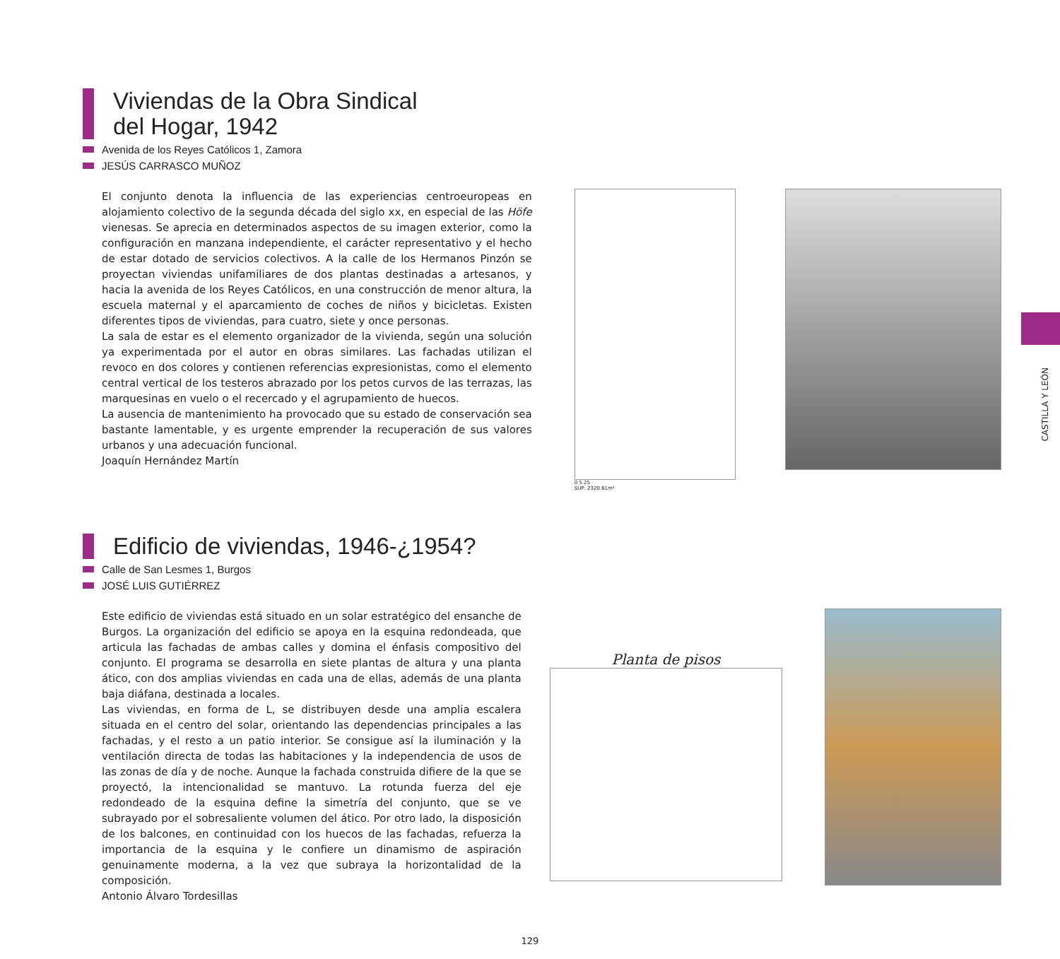Viviendas de la Obra Sindical
del Hogar, 1942
Avenida de los Reyes Católicos 1, Zamora
JESÚS CARRASCO MUÑOZ
El conjunto denota la influencia de las experiencias centroeuropeas en alojamiento colectivo de la segunda década del siglo xx, en especial de las Höfe vienesas. Se aprecia en determinados aspectos de su imagen exterior, como la configuración en manzana independiente, el carácter representativo y el hecho de estar dotado de servicios colectivos. A la calle de los Hermanos Pinzón se proyectan viviendas unifamiliares de dos plantas destinadas a artesanos, y hacia la avenida de los Reyes Católicos, en una construcción de menor altura, la escuela maternal y el aparcamiento de coches de niños y bicicletas. Existen diferentes tipos de viviendas, para cuatro, siete y once personas.
La sala de estar es el elemento organizador de la vivienda, según una solución ya experimentada por el autor en obras similares. Las fachadas utilizan el revoco en dos colores y contienen referencias expresionistas, como el elemento central vertical de los testeros abrazado por los petos curvos de las terrazas, las marquesinas en vuelo o el recercado y el agrupamiento de huecos.
La ausencia de mantenimiento ha provocado que su estado de conservación sea bastante lamentable, y es urgente emprender la recuperación de sus valores urbanos y una adecuación funcional.
Joaquín Hernández Martín
0 5 25
SUP: 2320.61m²
CASTILLA Y LEÓN
Edificio de viviendas, 1946-¿1954?
Calle de San Lesmes 1, Burgos
JOSÉ LUIS GUTIÉRREZ
Este edificio de viviendas está situado en un solar estratégico del ensanche de Burgos. La organización del edificio se apoya en la esquina redondeada, que articula las fachadas de ambas calles y domina el énfasis compositivo del conjunto. El programa se desarrolla en siete plantas de altura y una planta ático, con dos amplias viviendas en cada una de ellas, además de una planta baja diáfana, destinada a locales.
Las viviendas, en forma de L, se distribuyen desde una amplia escalera situada en el centro del solar, orientando las dependencias principales a las fachadas, y el resto a un patio interior. Se consigue así la iluminación y la ventilación directa de todas las habitaciones y la independencia de usos de las zonas de día y de noche. Aunque la fachada construida difiere de la que se proyectó, la intencionalidad se mantuvo. La rotunda fuerza del eje redondeado de la esquina define la simetría del conjunto, que se ve subrayado por el sobresaliente volumen del ático. Por otro lado, la disposición de los balcones, en continuidad con los huecos de las fachadas, refuerza la importancia de la esquina y le confiere un dinamismo de aspiración genuinamente moderna, a la vez que subraya la horizontalidad de la composición.
Antonio Álvaro Tordesillas
Planta de pisos
129